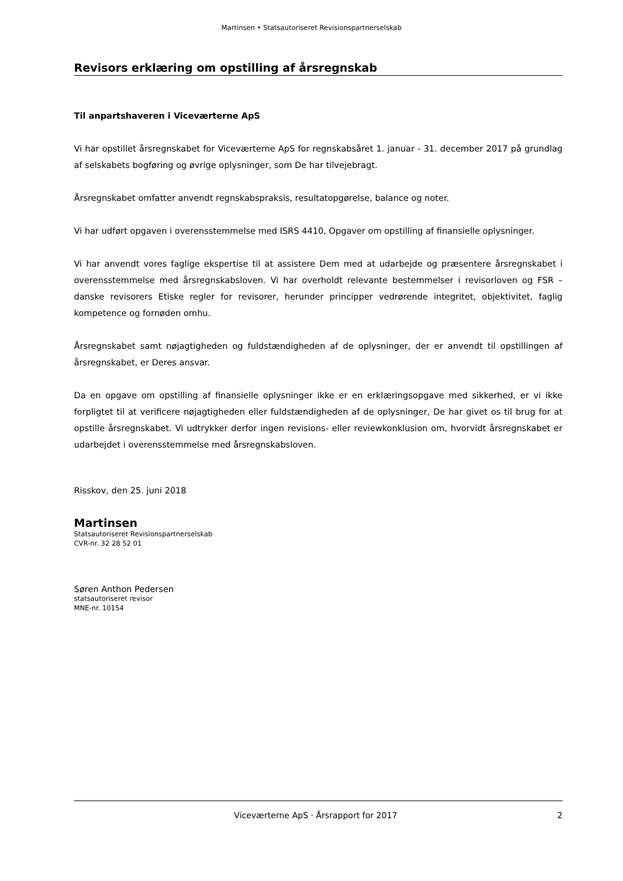Martinsen • Statsautoriseret Revisionspartnerselskab
Revisors erklæring om opstilling af årsregnskab
Til anpartshaveren i Viceværterne ApS
Vi har opstillet årsregnskabet for Viceværterne ApS for regnskabsåret 1. januar - 31. december 2017 på grundlag af selskabets bogføring og øvrige oplysninger, som De har tilvejebragt.
Årsregnskabet omfatter anvendt regnskabspraksis, resultatopgørelse, balance og noter.
Vi har udført opgaven i overensstemmelse med ISRS 4410, Opgaver om opstilling af finansielle oplysninger.
Vi har anvendt vores faglige ekspertise til at assistere Dem med at udarbejde og præsentere årsregnskabet i overensstemmelse med årsregnskabsloven. Vi har overholdt relevante bestemmelser i revisorloven og FSR – danske revisorers Etiske regler for revisorer, herunder principper vedrørende integritet, objektivitet, faglig kompetence og fornøden omhu.
Årsregnskabet samt nøjagtigheden og fuldstændigheden af de oplysninger, der er anvendt til opstillingen af årsregnskabet, er Deres ansvar.
Da en opgave om opstilling af finansielle oplysninger ikke er en erklæringsopgave med sikkerhed, er vi ikke forpligtet til at verificere nøjagtigheden eller fuldstændigheden af de oplysninger, De har givet os til brug for at opstille årsregnskabet. Vi udtrykker derfor ingen revisions- eller reviewkonklusion om, hvorvidt årsregnskabet er udarbejdet i overensstemmelse med årsregnskabsloven.
Risskov, den 25. juni 2018
Martinsen
Statsautoriseret Revisionspartnerselskab
CVR-nr. 32 28 52 01
Søren Anthon Pedersen
statsautoriseret revisor
MNE-nr. 10154
Viceværterne ApS · Årsrapport for 2017 2